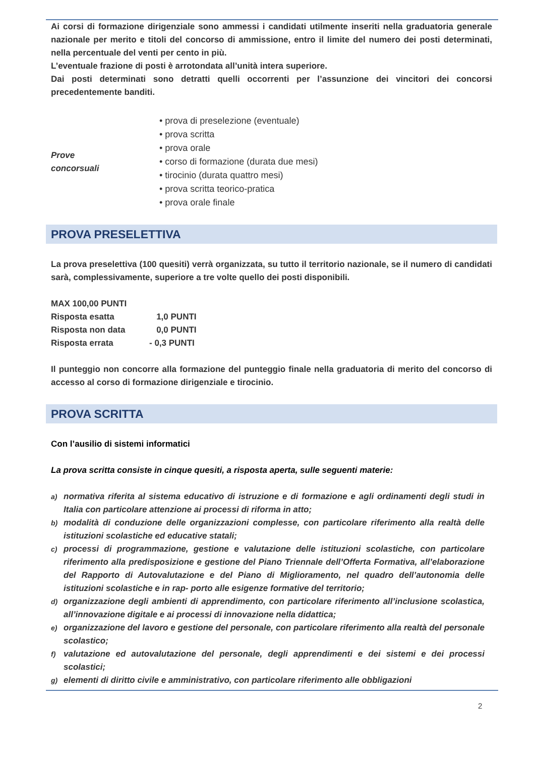Ai corsi di formazione dirigenziale sono ammessi i candidati utilmente inseriti nella graduatoria generale nazionale per merito e titoli del concorso di ammissione, entro il limite del numero dei posti determinati, nella percentuale del venti per cento in più.
L’eventuale frazione di posti è arrotondata all’unità intera superiore.
Dai posti determinati sono detratti quelli occorrenti per l’assunzione dei vincitori dei concorsi precedentemente banditi.
Prove
concorsuali
• prova di preselezione (eventuale)
• prova scritta
• prova orale
• corso di formazione (durata due mesi)
• tirocinio (durata quattro mesi)
• prova scritta teorico-pratica
• prova orale finale
PROVA PRESELETTIVA
La prova preselettiva (100 quesiti) verrà organizzata, su tutto il territorio nazionale, se il numero di candidati sarà, complessivamente, superiore a tre volte quello dei posti disponibili.
| MAX 100,00 PUNTI | |
| Risposta esatta | 1,0 PUNTI |
| Risposta non data | 0,0 PUNTI |
| Risposta errata | - 0,3 PUNTI |
Il punteggio non concorre alla formazione del punteggio finale nella graduatoria di merito del concorso di accesso al corso di formazione dirigenziale e tirocinio.
PROVA SCRITTA
Con l’ausilio di sistemi informatici
La prova scritta consiste in cinque quesiti, a risposta aperta, sulle seguenti materie:
a)
normativa riferita al sistema educativo di istruzione e di formazione e agli ordinamenti degli studi in Italia con particolare attenzione ai processi di riforma in atto;
b)
modalità di conduzione delle organizzazioni complesse, con particolare riferimento alla realtà delle istituzioni scolastiche ed educative statali;
c)
processi di programmazione, gestione e valutazione delle istituzioni scolastiche, con particolare riferimento alla predisposizione e gestione del Piano Triennale dell’Offerta Formativa, all’elaborazione del Rapporto di Autovalutazione e del Piano di Miglioramento, nel quadro dell’autonomia delle istituzioni scolastiche e in rap- porto alle esigenze formative del territorio;
d)
organizzazione degli ambienti di apprendimento, con particolare riferimento all’inclusione scolastica, all’innovazione digitale e ai processi di innovazione nella didattica;
e)
organizzazione del lavoro e gestione del personale, con particolare riferimento alla realtà del personale scolastico;
f)
valutazione ed autovalutazione del personale, degli apprendimenti e dei sistemi e dei processi scolastici;
g)
elementi di diritto civile e amministrativo, con particolare riferimento alle obbligazioni
2